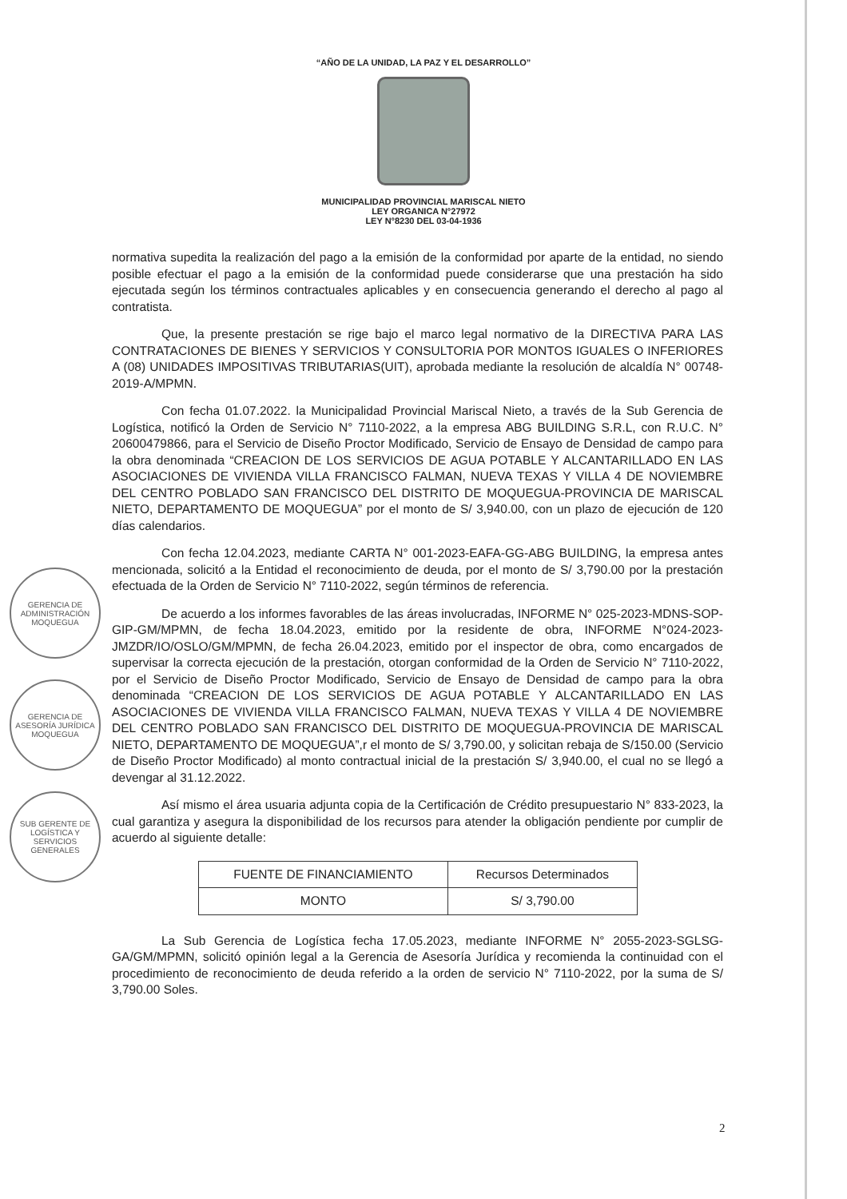“AÑO DE LA UNIDAD, LA PAZ Y EL DESARROLLO”
MUNICIPALIDAD PROVINCIAL MARISCAL NIETO
LEY ORGANICA N°27972
LEY N°8230 DEL 03-04-1936
normativa supedita la realización del pago a la emisión de la conformidad por aparte de la entidad, no siendo posible efectuar el pago a la emisión de la conformidad puede considerarse que una prestación ha sido ejecutada según los términos contractuales aplicables y en consecuencia generando el derecho al pago al contratista.
Que, la presente prestación se rige bajo el marco legal normativo de la DIRECTIVA PARA LAS CONTRATACIONES DE BIENES Y SERVICIOS Y CONSULTORIA POR MONTOS IGUALES O INFERIORES A (08) UNIDADES IMPOSITIVAS TRIBUTARIAS(UIT), aprobada mediante la resolución de alcaldía N° 00748-2019-A/MPMN.
Con fecha 01.07.2022. la Municipalidad Provincial Mariscal Nieto, a través de la Sub Gerencia de Logística, notificó la Orden de Servicio N° 7110-2022, a la empresa ABG BUILDING S.R.L, con R.U.C. N° 20600479866, para el Servicio de Diseño Proctor Modificado, Servicio de Ensayo de Densidad de campo para la obra denominada “CREACION DE LOS SERVICIOS DE AGUA POTABLE Y ALCANTARILLADO EN LAS ASOCIACIONES DE VIVIENDA VILLA FRANCISCO FALMAN, NUEVA TEXAS Y VILLA 4 DE NOVIEMBRE DEL CENTRO POBLADO SAN FRANCISCO DEL DISTRITO DE MOQUEGUA-PROVINCIA DE MARISCAL NIETO, DEPARTAMENTO DE MOQUEGUA” por el monto de S/ 3,940.00, con un plazo de ejecución de 120 días calendarios.
Con fecha 12.04.2023, mediante CARTA N° 001-2023-EAFA-GG-ABG BUILDING, la empresa antes mencionada, solicitó a la Entidad el reconocimiento de deuda, por el monto de S/ 3,790.00 por la prestación efectuada de la Orden de Servicio N° 7110-2022, según términos de referencia.
De acuerdo a los informes favorables de las áreas involucradas, INFORME N° 025-2023-MDNS-SOP-GIP-GM/MPMN, de fecha 18.04.2023, emitido por la residente de obra, INFORME N°024-2023-JMZDR/IO/OSLO/GM/MPMN, de fecha 26.04.2023, emitido por el inspector de obra, como encargados de supervisar la correcta ejecución de la prestación, otorgan conformidad de la Orden de Servicio N° 7110-2022, por el Servicio de Diseño Proctor Modificado, Servicio de Ensayo de Densidad de campo para la obra denominada “CREACION DE LOS SERVICIOS DE AGUA POTABLE Y ALCANTARILLADO EN LAS ASOCIACIONES DE VIVIENDA VILLA FRANCISCO FALMAN, NUEVA TEXAS Y VILLA 4 DE NOVIEMBRE DEL CENTRO POBLADO SAN FRANCISCO DEL DISTRITO DE MOQUEGUA-PROVINCIA DE MARISCAL NIETO, DEPARTAMENTO DE MOQUEGUA”,r el monto de S/ 3,790.00, y solicitan rebaja de S/150.00 (Servicio de Diseño Proctor Modificado) al monto contractual inicial de la prestación S/ 3,940.00, el cual no se llegó a devengar al 31.12.2022.
Así mismo el área usuaria adjunta copia de la Certificación de Crédito presupuestario N° 833-2023, la cual garantiza y asegura la disponibilidad de los recursos para atender la obligación pendiente por cumplir de acuerdo al siguiente detalle:
| FUENTE DE FINANCIAMIENTO | Recursos Determinados |
| MONTO | S/ 3,790.00 |
La Sub Gerencia de Logística fecha 17.05.2023, mediante INFORME N° 2055-2023-SGLSG-GA/GM/MPMN, solicitó opinión legal a la Gerencia de Asesoría Jurídica y recomienda la continuidad con el procedimiento de reconocimiento de deuda referido a la orden de servicio N° 7110-2022, por la suma de S/ 3,790.00 Soles.
GERENCIA DE ADMINISTRACIÓN MOQUEGUA
GERENCIA DE ASESORÍA JURÍDICA MOQUEGUA
SUB GERENTE DE LOGÍSTICA Y SERVICIOS GENERALES
2